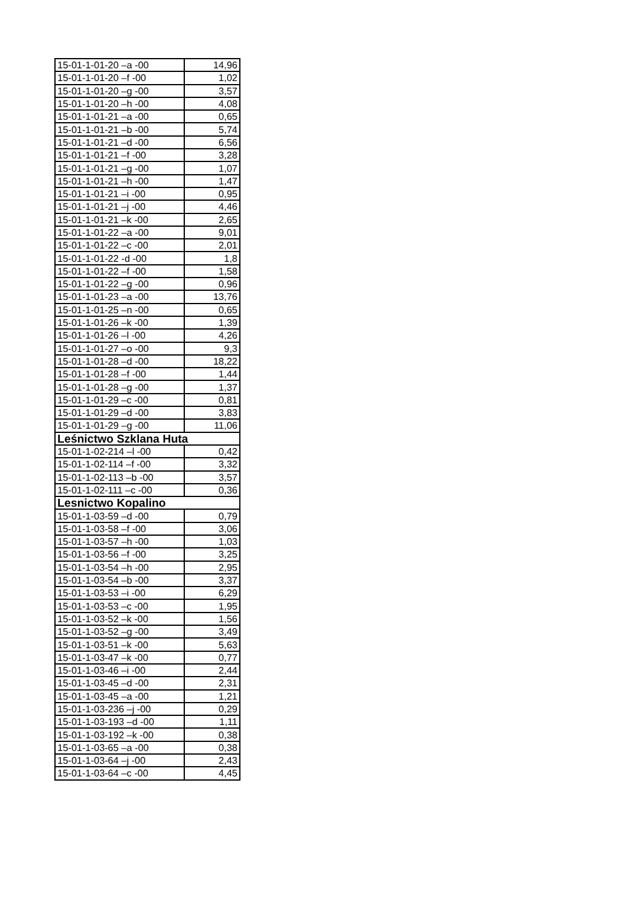| 15-01-1-01-20 –a -00 | 14,96 |
| 15-01-1-01-20 –f -00 | 1,02 |
| 15-01-1-01-20 –g -00 | 3,57 |
| 15-01-1-01-20 –h -00 | 4,08 |
| 15-01-1-01-21 –a -00 | 0,65 |
| 15-01-1-01-21 –b -00 | 5,74 |
| 15-01-1-01-21 –d -00 | 6,56 |
| 15-01-1-01-21 –f -00 | 3,28 |
| 15-01-1-01-21 –g -00 | 1,07 |
| 15-01-1-01-21 –h -00 | 1,47 |
| 15-01-1-01-21 –i -00 | 0,95 |
| 15-01-1-01-21 –j -00 | 4,46 |
| 15-01-1-01-21 –k -00 | 2,65 |
| 15-01-1-01-22 –a -00 | 9,01 |
| 15-01-1-01-22 –c -00 | 2,01 |
| 15-01-1-01-22 -d -00 | 1,8 |
| 15-01-1-01-22 –f -00 | 1,58 |
| 15-01-1-01-22 –g -00 | 0,96 |
| 15-01-1-01-23 –a -00 | 13,76 |
| 15-01-1-01-25 –n -00 | 0,65 |
| 15-01-1-01-26 –k -00 | 1,39 |
| 15-01-1-01-26 –l -00 | 4,26 |
| 15-01-1-01-27 –o -00 | 9,3 |
| 15-01-1-01-28 –d -00 | 18,22 |
| 15-01-1-01-28 –f -00 | 1,44 |
| 15-01-1-01-28 –g -00 | 1,37 |
| 15-01-1-01-29 –c -00 | 0,81 |
| 15-01-1-01-29 –d -00 | 3,83 |
| 15-01-1-01-29 –g -00 | 11,06 |
| Leśnictwo Szklana Huta | |
| 15-01-1-02-214 –l -00 | 0,42 |
| 15-01-1-02-114 –f -00 | 3,32 |
| 15-01-1-02-113 –b -00 | 3,57 |
| 15-01-1-02-111 –c -00 | 0,36 |
| Lesnictwo Kopalino | |
| 15-01-1-03-59 –d -00 | 0,79 |
| 15-01-1-03-58 –f -00 | 3,06 |
| 15-01-1-03-57 –h -00 | 1,03 |
| 15-01-1-03-56 –f -00 | 3,25 |
| 15-01-1-03-54 –h -00 | 2,95 |
| 15-01-1-03-54 –b -00 | 3,37 |
| 15-01-1-03-53 –i -00 | 6,29 |
| 15-01-1-03-53 –c -00 | 1,95 |
| 15-01-1-03-52 –k -00 | 1,56 |
| 15-01-1-03-52 –g -00 | 3,49 |
| 15-01-1-03-51 –k -00 | 5,63 |
| 15-01-1-03-47 –k -00 | 0,77 |
| 15-01-1-03-46 –i -00 | 2,44 |
| 15-01-1-03-45 –d -00 | 2,31 |
| 15-01-1-03-45 –a -00 | 1,21 |
| 15-01-1-03-236 –j -00 | 0,29 |
| 15-01-1-03-193 –d -00 | 1,11 |
| 15-01-1-03-192 –k -00 | 0,38 |
| 15-01-1-03-65 –a -00 | 0,38 |
| 15-01-1-03-64 –j -00 | 2,43 |
| 15-01-1-03-64 –c -00 | 4,45 |